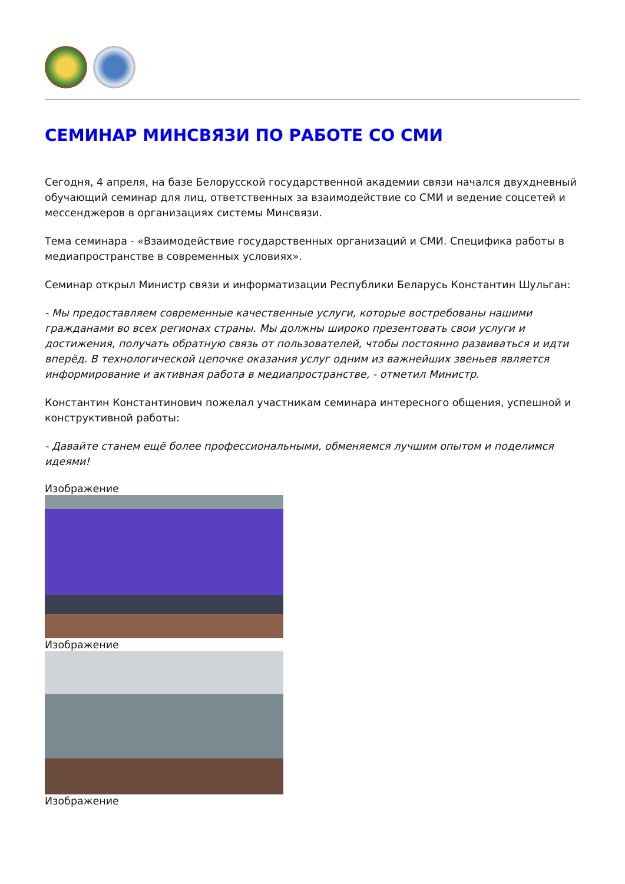СЕМИНАР МИНСВЯЗИ ПО РАБОТЕ СО СМИ
Сегодня, 4 апреля, на базе Белорусской государственной академии связи начался двухдневный обучающий семинар для лиц, ответственных за взаимодействие со СМИ и ведение соцсетей и мессенджеров в организациях системы Минсвязи.
Тема семинара - «Взаимодействие государственных организаций и СМИ. Специфика работы в медиапространстве в современных условиях».
Семинар открыл Министр связи и информатизации Республики Беларусь Константин Шульган:
- Мы предоставляем современные качественные услуги, которые востребованы нашими гражданами во всех регионах страны. Мы должны широко презентовать свои услуги и достижения, получать обратную связь от пользователей, чтобы постоянно развиваться и идти вперёд. В технологической цепочке оказания услуг одним из важнейших звеньев является информирование и активная работа в медиапространстве, - отметил Министр.
Константин Константинович пожелал участникам семинара интересного общения, успешной и конструктивной работы:
- Давайте станем ещё более профессиональными, обменяемся лучшим опытом и поделимся идеями!
Изображение
Изображение
Изображение